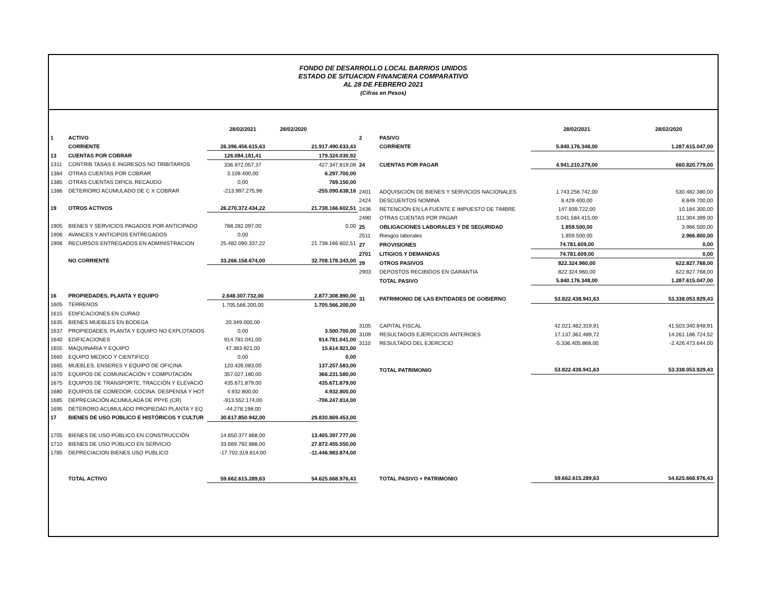FONDO DE DESARROLLO LOCAL BARRIOS UNIDOS
ESTADO DE SITUACION FINANCIERA COMPARATIVO
AL 28 DE FEBRERO 2021
(Cifras en Pesos)
| | | 28/02/2021 | 28/02/2020 |
| --- | --- | --- | --- |
| 1 | ACTIVO | | |
| | CORRIENTE | 26.396.456.615,63 | 21.917.490.633,43 |
| 13 | CUENTAS POR COBRAR | 126.084.181,41 | 179.324.030,92 |
| 1311 | CONTRIB TASAS E INGRESOS NO TRIBITARIOS | 336.972.057,37 | 427.347.819,08 |
| 1384 | OTRAS CUENTAS POR COBRAR | 3.109.400,00 | 6.297.700,00 |
| 1385 | OTRAS CUENTAS DIFICIL RECAUDO | 0,00 | 769.150,00 |
| 1386 | DETERIORO ACUMULADO DE C X COBRAR | -213.997.275,96 | -255.090.638,16 |
| 19 | OTROS ACTIVOS | 26.270.372.434,22 | 21.738.166.602,51 |
| 1905 | BIENES Y SERVICIOS PAGADOS POR ANTICIPADO | 788.282.097,00 | 0,00 |
| 1906 | AVANCES Y ANTICIPOS ENTREGADOS | 0,00 | |
| 1908 | RECURSOS ENTREGADOS EN ADMINISTRACION | 25.482.090.337,22 | 21.738.166.602,51 |
| | NO CORRIENTE | 33.266.158.674,00 | 32.708.178.343,00 |
| 16 | PROPIEDADES, PLANTA Y EQUIPO | 2.648.307.732,00 | 2.877.308.890,00 |
| 1605 | TERRENOS | 1.705.566.200,00 | 1.705.566.200,00 |
| 1615 | EDIFICACIONES EN CURAO | | |
| 1635 | BIENES MUEBLES EN BODEGA | 20.349.000,00 | |
| 1637 | PROPIEDADES, PLANTA Y EQUIPO NO EXPLOTADOS | 0,00 | 3.500.700,00 |
| 1640 | EDIFICACIONES | 914.781.041,00 | 914.781.041,00 |
| 1655 | MAQUINARIA Y EQUIPO | 47.383.921,00 | 15.614.921,00 |
| 1660 | EQUIPO MEDICO Y CIENTIFICO | 0,00 | 0,00 |
| 1665 | MUEBLES, ENSERES Y EQUIPO DE OFICINA | 120.426.083,00 | 137.257.583,00 |
| 1670 | EQUIPOS DE COMUNICACIÓN Y COMPUTACIÓN | 357.027.180,00 | 366.231.580,00 |
| 1675 | EQUIPOS DE TRANSPORTE, TRACCIÓN Y ELEVACIÓ | 435.671.879,00 | 435.671.879,00 |
| 1680 | EQUIPOS DE COMEDOR, COCINA, DESPENSA Y HOT | 4.932.800,00 | 4.932.800,00 |
| 1685 | DEPRECIACIÓN ACUMULADA DE PPYE (CR) | -913.552.174,00 | -706.247.814,00 |
| 1695 | DETERORO ACUMULADO PROPIEDAD PLANTA Y EQ | -44.278.198,00 | |
| 17 | BIENES DE USO PÚBLICO E HISTÓRICOS Y CULTUR | 30.617.850.942,00 | 29.830.869.453,00 |
| 1705 | BIENES DE USO PÚBLICO EN CONSTRUCCIÓN | 14.650.377.868,00 | 13.405.397.777,00 |
| 1710 | BIENES DE USO PÚBLICO EN SERVICIO | 33.669.792.888,00 | 27.872.455.550,00 |
| 1785 | DEPRECIACION BIENES USO PUBLICO | -17.702.319.814,00 | -11.446.983.874,00 |
| | TOTAL ACTIVO | 59.662.615.289,63 | 54.625.668.976,43 |
| | | 28/02/2021 | 28/02/2020 |
| --- | --- | --- | --- |
| 2 | PASIVO | | |
| | CORRIENTE | 5.840.176.348,00 | 1.287.615.047,00 |
| 24 | CUENTAS POR PAGAR | 4.941.210.279,00 | 660.820.779,00 |
| 2401 | ADQUISICIÓN DE BIENES Y SERVICIOS NACIONALES | 1.743.256.742,00 | 530.482.380,00 |
| 2424 | DESCUENTOS NOMINA | 8.429.400,00 | 8.849.700,00 |
| 2436 | RETENCIÓN EN LA FUENTE E IMPUESTO DE TIMBRE | 147.939.722,00 | 10.184.300,00 |
| 2490 | OTRAS CUENTAS POR PAGAR | 3.041.584.415,00 | 111.304.399,00 |
| 25 | OBLIGACIONES LABORALES Y DE SEGURIDAD | 1.859.500,00 | 3.966.500,00 |
| 2511 | Riesgos laborales | 1.859.500,00 | 2.966.800,00 |
| 27 | PROVISIONES | 74.781.609,00 | 0,00 |
| 2701 | LITIGIOS Y DEMANDAS | 74.781.609,00 | 0,00 |
| 29 | OTROS PASIVOS | 822.324.960,00 | 622.827.768,00 |
| 2903 | DEPOSTOS RECIBIDOS EN GARANTIA | 822.324.960,00 | 622.827.768,00 |
| | TOTAL PASIVO | 5.840.176.348,00 | 1.287.615.047,00 |
| 31 | PATRIMONIO DE LAS ENTIDADES DE GOBIERNO | 53.822.438.941,63 | 53.338.053.929,43 |
| 3105 | CAPITAL FISCAL | 42.021.482.319,91 | 41.503.340.848,91 |
| 3109 | RESULTADOS EJERCICIOS ANTERIOES | 17.137.362.489,72 | 14.261.186.724,52 |
| 3110 | RESULTADO DEL EJERCICIO | -5.336.405.868,00 | -2.426.473.644,00 |
| | TOTAL PATRIMONIO | 53.822.438.941,63 | 53.338.053.929,43 |
| | TOTAL PASIVO + PATRIMONIO | 59.662.615.289,63 | 54.625.668.976,43 |